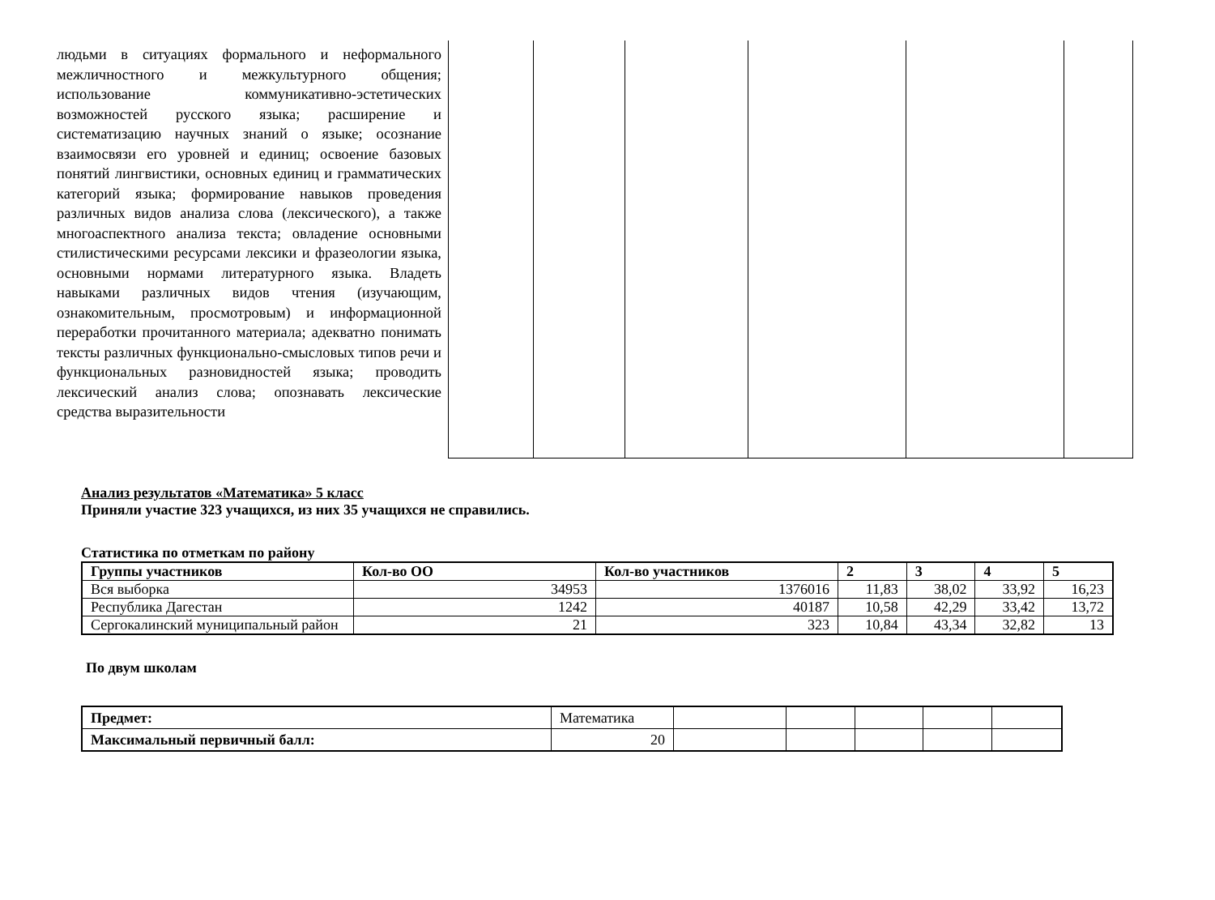| людьми в ситуациях формального и неформального межличностного и межкультурного общения; использование коммуникативно-эстетических возможностей русского языка; расширение и систематизацию научных знаний о языке; осознание взаимосвязи его уровней и единиц; освоение базовых понятий лингвистики, основных единиц и грамматических категорий языка; формирование навыков проведения различных видов анализа слова (лексического), а также многоаспектного анализа текста; овладение основными стилистическими ресурсами лексики и фразеологии языка, основными нормами литературного языка. Владеть навыками различных видов чтения (изучающим, ознакомительным, просмотровым) и информационной переработки прочитанного материала; адекватно понимать тексты различных функционально-смысловых типов речи и функциональных разновидностей языка; проводить лексический анализ слова; опознавать лексические средства выразительности | | | | | | |
Анализ результатов «Математика» 5 класс
Приняли участие 323 учащихся, из них 35 учащихся не справились.
Статистика по отметкам по району
| Группы участников | Кол-во ОО | Кол-во участников | 2 | 3 | 4 | 5 |
| --- | --- | --- | --- | --- | --- | --- |
| Вся выборка | 34953 | 1376016 | 11,83 | 38,02 | 33,92 | 16,23 |
| Республика Дагестан | 1242 | 40187 | 10,58 | 42,29 | 33,42 | 13,72 |
| Сергокалинский муниципальный район | 21 | 323 | 10,84 | 43,34 | 32,82 | 13 |
По двум школам
| Предмет: | Математика | | | | | |
| Максимальный первичный балл: | 20 | | | | | |